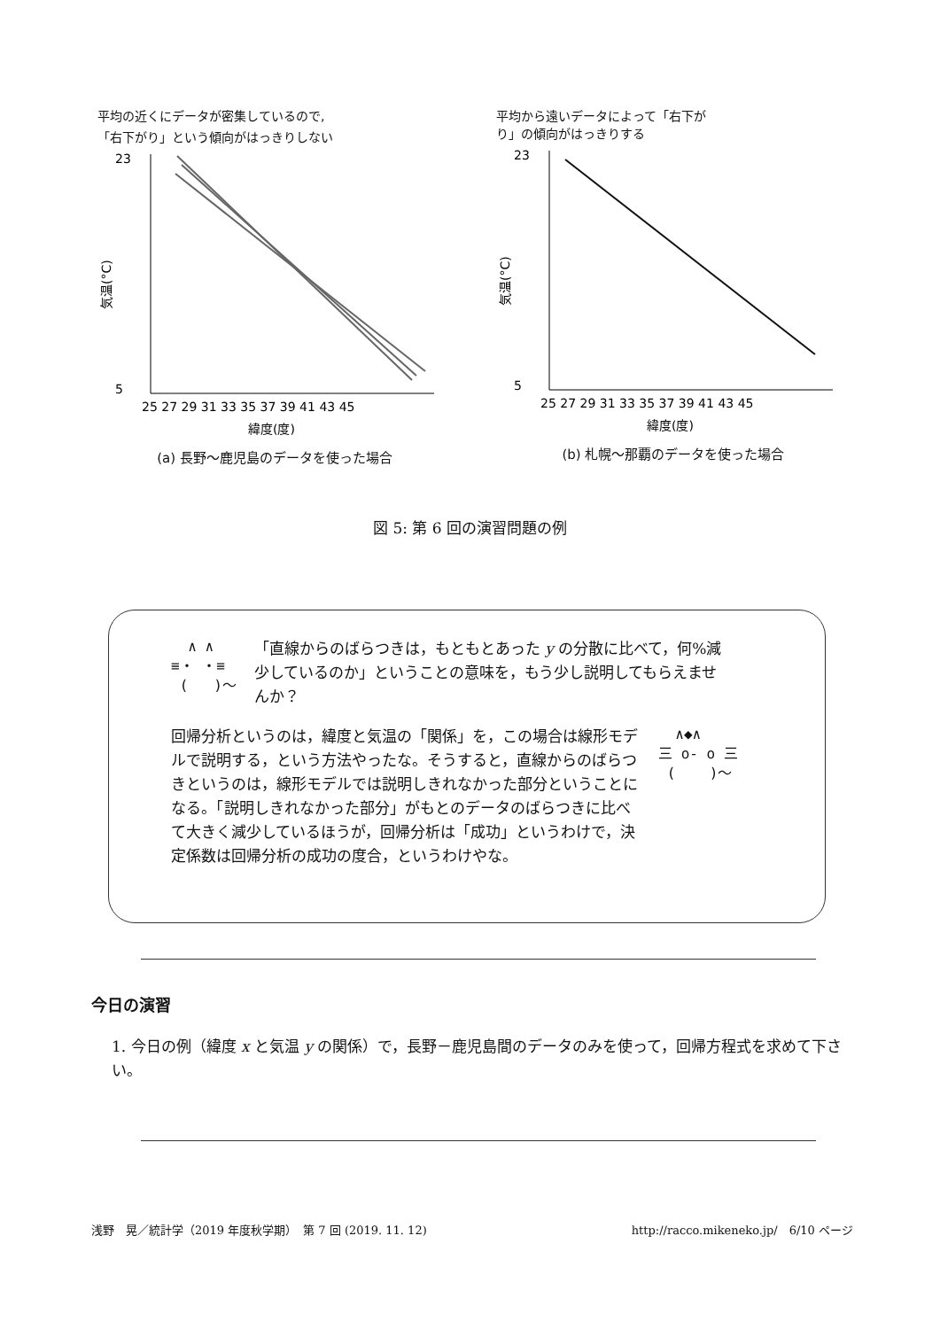平均の近くにデータが密集しているので,
「右下がり」という傾向がはっきりしない
23
5
気温(°C)
25 27 29 31 33 35 37 39 41 43 45
緯度(度)
(a) 長野〜鹿児島のデータを使った場合
平均から遠いデータによって「右下が
り」の傾向がはっきりする
23
5
気温(°C)
25 27 29 31 33 35 37 39 41 43 45
緯度(度)
(b) 札幌〜那覇のデータを使った場合
図 5: 第 6 回の演習問題の例
∧ ∧ ≡・ ・≡ ( )〜
「直線からのばらつきは，もともとあった y の分散に比べて，何%減少しているのか」ということの意味を，もう少し説明してもらえませんか？
回帰分析というのは，緯度と気温の「関係」を，この場合は線形モデルで説明する，という方法やったな。そうすると，直線からのばらつきというのは，線形モデルでは説明しきれなかった部分ということになる。「説明しきれなかった部分」がもとのデータのばらつきに比べて大きく減少しているほうが，回帰分析は「成功」というわけで，決定係数は回帰分析の成功の度合，というわけやな。
∧◆∧ 三 o- o 三 ( )〜
今日の演習
1. 今日の例（緯度 x と気温 y の関係）で，長野－鹿児島間のデータのみを使って，回帰方程式を求めて下さい。
浅野　晃／統計学（2019 年度秋学期）　第 7 回 (2019. 11. 12) http://racco.mikeneko.jp/　6/10 ページ